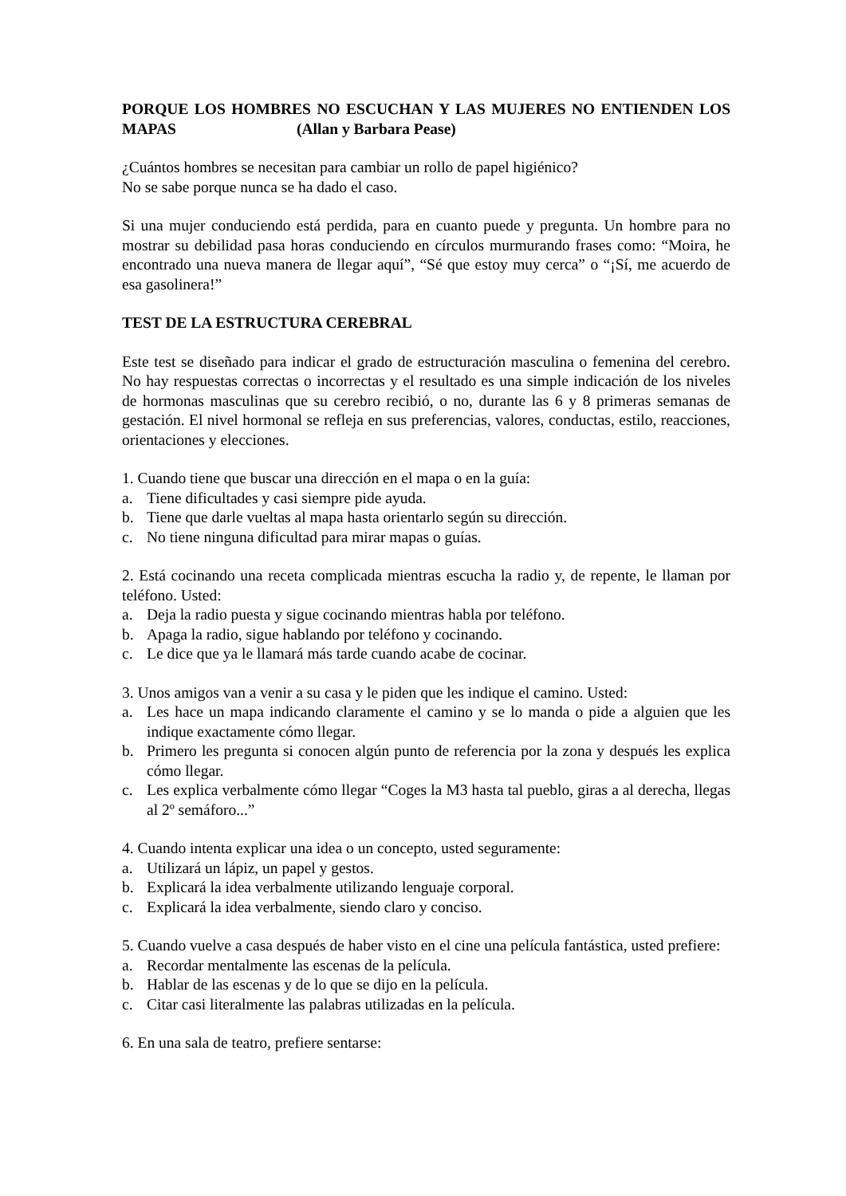PORQUE LOS HOMBRES NO ESCUCHAN Y LAS MUJERES NO ENTIENDEN LOS MAPAS (Allan y Barbara Pease)
¿Cuántos hombres se necesitan para cambiar un rollo de papel higiénico?
No se sabe porque nunca se ha dado el caso.
Si una mujer conduciendo está perdida, para en cuanto puede y pregunta. Un hombre para no mostrar su debilidad pasa horas conduciendo en círculos murmurando frases como: “Moira, he encontrado una nueva manera de llegar aquí”, “Sé que estoy muy cerca” o “¡Sí, me acuerdo de esa gasolinera!”
TEST DE LA ESTRUCTURA CEREBRAL
Este test se diseñado para indicar el grado de estructuración masculina o femenina del cerebro. No hay respuestas correctas o incorrectas y el resultado es una simple indicación de los niveles de hormonas masculinas que su cerebro recibió, o no, durante las 6 y 8 primeras semanas de gestación. El nivel hormonal se refleja en sus preferencias, valores, conductas, estilo, reacciones, orientaciones y elecciones.
1. Cuando tiene que buscar una dirección en el mapa o en la guía:
a. Tiene dificultades y casi siempre pide ayuda.
b. Tiene que darle vueltas al mapa hasta orientarlo según su dirección.
c. No tiene ninguna dificultad para mirar mapas o guías.
2. Está cocinando una receta complicada mientras escucha la radio y, de repente, le llaman por teléfono. Usted:
a. Deja la radio puesta y sigue cocinando mientras habla por teléfono.
b. Apaga la radio, sigue hablando por teléfono y cocinando.
c. Le dice que ya le llamará más tarde cuando acabe de cocinar.
3. Unos amigos van a venir a su casa y le piden que les indique el camino. Usted:
a. Les hace un mapa indicando claramente el camino y se lo manda o pide a alguien que les indique exactamente cómo llegar.
b. Primero les pregunta si conocen algún punto de referencia por la zona y después les explica cómo llegar.
c. Les explica verbalmente cómo llegar “Coges la M3 hasta tal pueblo, giras a al derecha, llegas al 2º semáforo...”
4. Cuando intenta explicar una idea o un concepto, usted seguramente:
a. Utilizará un lápiz, un papel y gestos.
b. Explicará la idea verbalmente utilizando lenguaje corporal.
c. Explicará la idea verbalmente, siendo claro y conciso.
5. Cuando vuelve a casa después de haber visto en el cine una película fantástica, usted prefiere:
a. Recordar mentalmente las escenas de la película.
b. Hablar de las escenas y de lo que se dijo en la película.
c. Citar casi literalmente las palabras utilizadas en la película.
6. En una sala de teatro, prefiere sentarse: